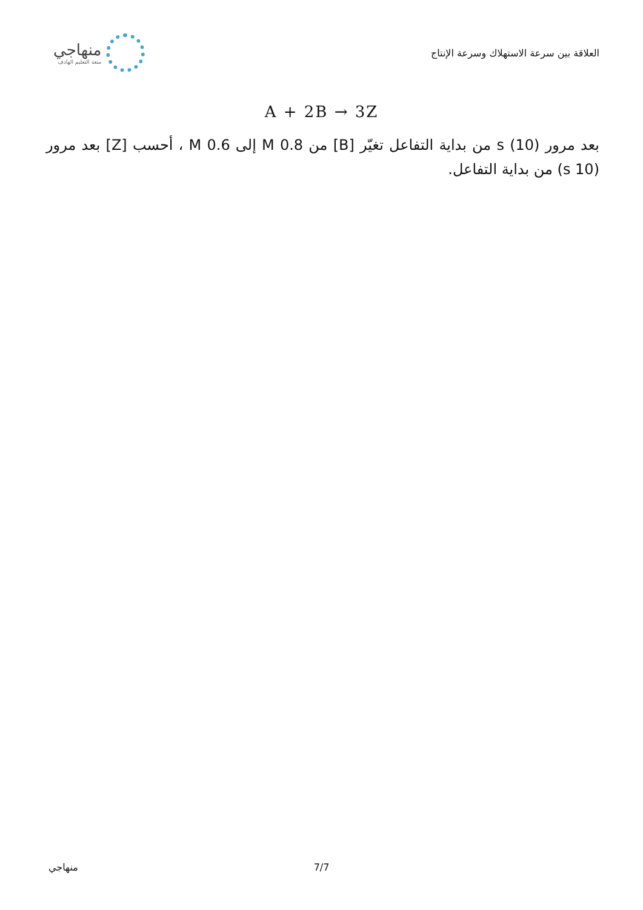العلاقة بين سرعة الاستهلاك وسرعة الإنتاج
منهاجي
متعة التعليم الهادف
A + 2B → 3Z
بعد مرور (10) s من بداية التفاعل تغيّر [B] من 0.8 M إلى 0.6 M ، أحسب [Z] بعد مرور (10 s) من بداية التفاعل.
منهاجي 7/7